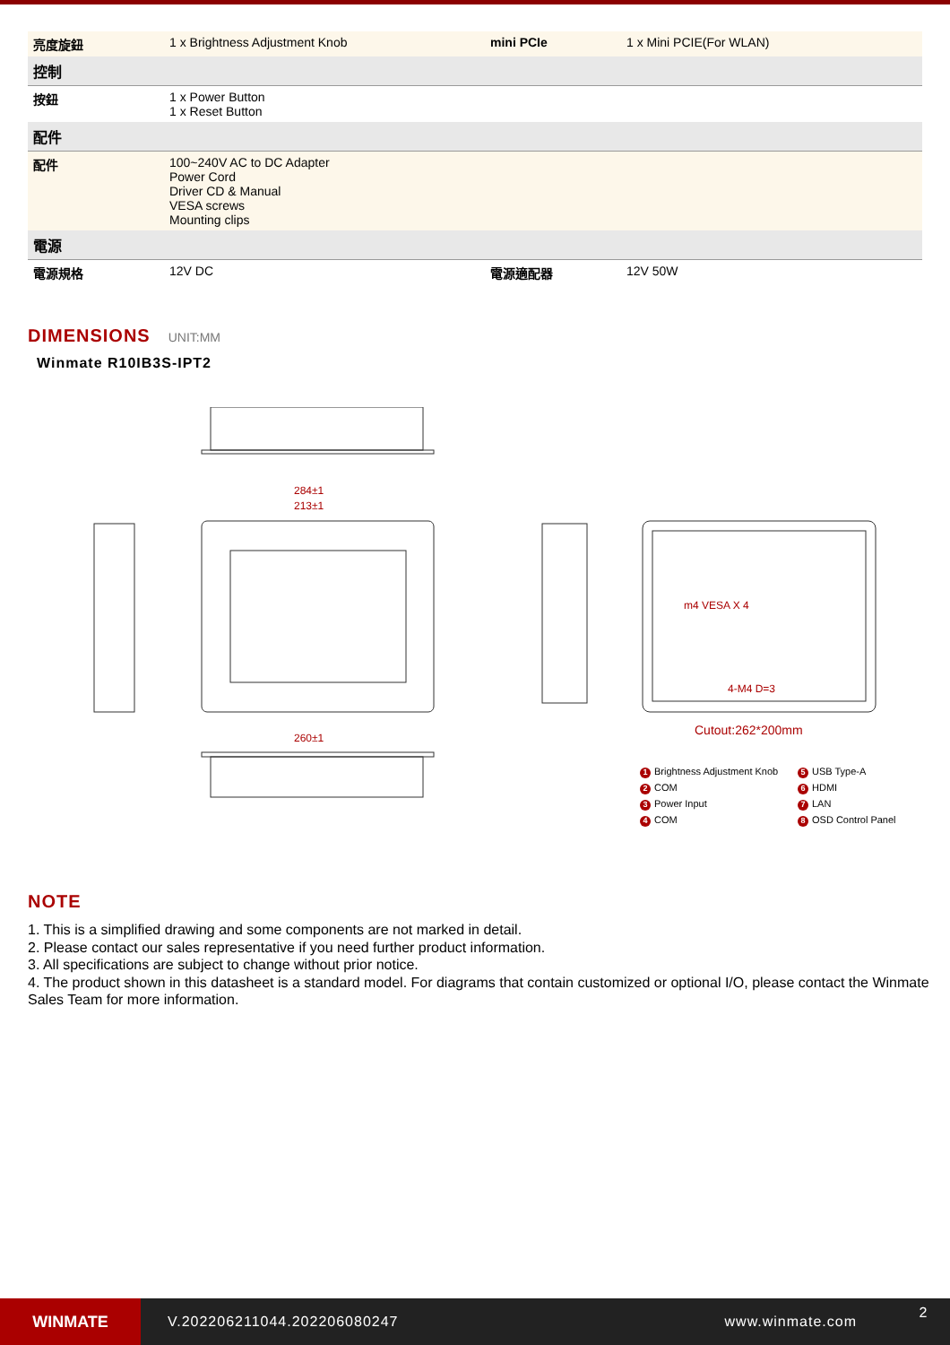| 亮度旋鈕 | 1 x Brightness Adjustment Knob | mini PCIe | 1 x Mini PCIE(For WLAN) |
| 控制 | | | |
| 按鈕 | 1 x Power Button 1 x Reset Button | | |
| 配件 | | | |
| 配件 | 100~240V AC to DC Adapter Power Cord Driver CD & Manual VESA screws Mounting clips | | |
| 電源 | | | |
| 電源規格 | 12V DC | 電源適配器 | 12V 50W |
DIMENSIONS UNIT:MM
Winmate R10IB3S-IPT2
284±1
213±1
260±1
Cutout:262*200mm
m4 VESA X 4
4-M4 D=3
1 Brightness Adjustment Knob
5 USB Type-A
2 COM
6 HDMI
3 Power Input
7 LAN
4 COM
8 OSD Control Panel
NOTE
1. This is a simplified drawing and some components are not marked in detail.
2. Please contact our sales representative if you need further product information.
3. All specifications are subject to change without prior notice.
4. The product shown in this datasheet is a standard model. For diagrams that contain customized or optional I/O, please contact the Winmate Sales Team for more information.
WINMATE
V.202206211044.202206080247 www.winmate.com
2